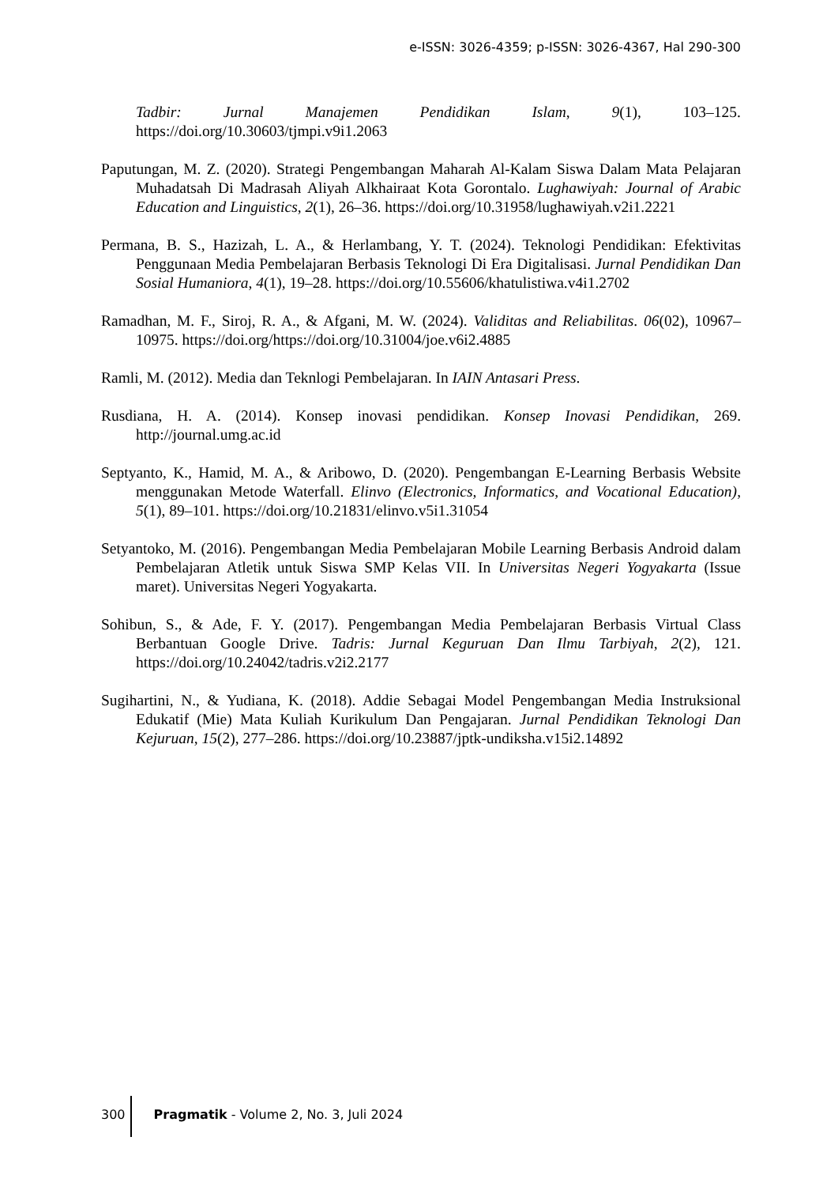e-ISSN: 3026-4359; p-ISSN: 3026-4367, Hal 290-300
Tadbir: Jurnal Manajemen Pendidikan Islam, 9(1), 103–125. https://doi.org/10.30603/tjmpi.v9i1.2063
Paputungan, M. Z. (2020). Strategi Pengembangan Maharah Al-Kalam Siswa Dalam Mata Pelajaran Muhadatsah Di Madrasah Aliyah Alkhairaat Kota Gorontalo. Lughawiyah: Journal of Arabic Education and Linguistics, 2(1), 26–36. https://doi.org/10.31958/lughawiyah.v2i1.2221
Permana, B. S., Hazizah, L. A., & Herlambang, Y. T. (2024). Teknologi Pendidikan: Efektivitas Penggunaan Media Pembelajaran Berbasis Teknologi Di Era Digitalisasi. Jurnal Pendidikan Dan Sosial Humaniora, 4(1), 19–28. https://doi.org/10.55606/khatulistiwa.v4i1.2702
Ramadhan, M. F., Siroj, R. A., & Afgani, M. W. (2024). Validitas and Reliabilitas. 06(02), 10967–10975. https://doi.org/https://doi.org/10.31004/joe.v6i2.4885
Ramli, M. (2012). Media dan Teknlogi Pembelajaran. In IAIN Antasari Press.
Rusdiana, H. A. (2014). Konsep inovasi pendidikan. Konsep Inovasi Pendidikan, 269. http://journal.umg.ac.id
Septyanto, K., Hamid, M. A., & Aribowo, D. (2020). Pengembangan E-Learning Berbasis Website menggunakan Metode Waterfall. Elinvo (Electronics, Informatics, and Vocational Education), 5(1), 89–101. https://doi.org/10.21831/elinvo.v5i1.31054
Setyantoko, M. (2016). Pengembangan Media Pembelajaran Mobile Learning Berbasis Android dalam Pembelajaran Atletik untuk Siswa SMP Kelas VII. In Universitas Negeri Yogyakarta (Issue maret). Universitas Negeri Yogyakarta.
Sohibun, S., & Ade, F. Y. (2017). Pengembangan Media Pembelajaran Berbasis Virtual Class Berbantuan Google Drive. Tadris: Jurnal Keguruan Dan Ilmu Tarbiyah, 2(2), 121. https://doi.org/10.24042/tadris.v2i2.2177
Sugihartini, N., & Yudiana, K. (2018). Addie Sebagai Model Pengembangan Media Instruksional Edukatif (Mie) Mata Kuliah Kurikulum Dan Pengajaran. Jurnal Pendidikan Teknologi Dan Kejuruan, 15(2), 277–286. https://doi.org/10.23887/jptk-undiksha.v15i2.14892
300 Pragmatik - Volume 2, No. 3, Juli 2024